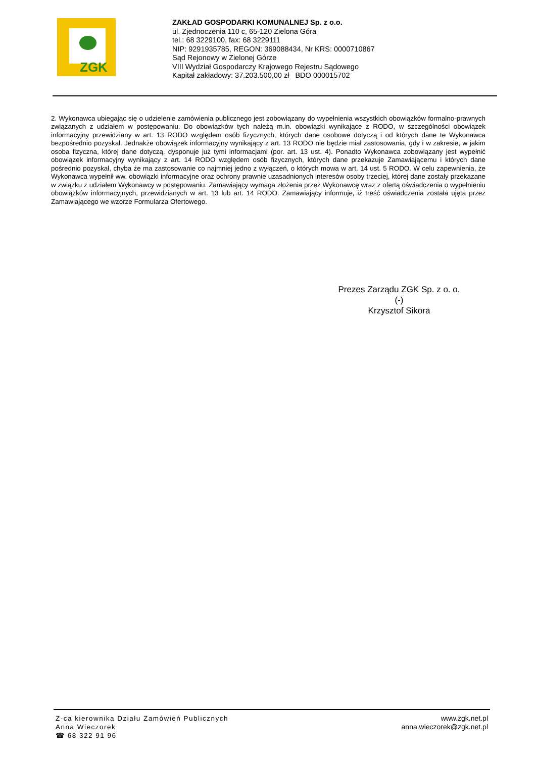ZGK
ZAKŁAD GOSPODARKI KOMUNALNEJ Sp. z o.o.
ul. Zjednoczenia 110 c, 65-120 Zielona Góra
tel.: 68 3229100, fax: 68 3229111
NIP: 9291935785, REGON: 369088434, Nr KRS: 0000710867
Sąd Rejonowy w Zielonej Górze
VIII Wydział Gospodarczy Krajowego Rejestru Sądowego
Kapitał zakładowy: 37.203.500,00 zł BDO 000015702
2. Wykonawca ubiegając się o udzielenie zamówienia publicznego jest zobowiązany do wypełnienia wszystkich obowiązków formalno-prawnych związanych z udziałem w postępowaniu. Do obowiązków tych należą m.in. obowiązki wynikające z RODO, w szczególności obowiązek informacyjny przewidziany w art. 13 RODO względem osób fizycznych, których dane osobowe dotyczą i od których dane te Wykonawca bezpośrednio pozyskał. Jednakże obowiązek informacyjny wynikający z art. 13 RODO nie będzie miał zastosowania, gdy i w zakresie, w jakim osoba fizyczna, której dane dotyczą, dysponuje już tymi informacjami (por. art. 13 ust. 4). Ponadto Wykonawca zobowiązany jest wypełnić obowiązek informacyjny wynikający z art. 14 RODO względem osób fizycznych, których dane przekazuje Zamawiającemu i których dane pośrednio pozyskał, chyba że ma zastosowanie co najmniej jedno z wyłączeń, o których mowa w art. 14 ust. 5 RODO. W celu zapewnienia, że Wykonawca wypełnił ww. obowiązki informacyjne oraz ochrony prawnie uzasadnionych interesów osoby trzeciej, której dane zostały przekazane w związku z udziałem Wykonawcy w postępowaniu. Zamawiający wymaga złożenia przez Wykonawcę wraz z ofertą oświadczenia o wypełnieniu obowiązków informacyjnych, przewidzianych w art. 13 lub art. 14 RODO. Zamawiający informuje, iż treść oświadczenia została ujęta przez Zamawiającego we wzorze Formularza Ofertowego.
Prezes Zarządu ZGK Sp. z o. o.
(-)
Krzysztof Sikora
Z-ca kierownika Działu Zamówień Publicznych
Anna Wieczorek
☎ 68 322 91 96
www.zgk.net.pl
anna.wieczorek@zgk.net.pl